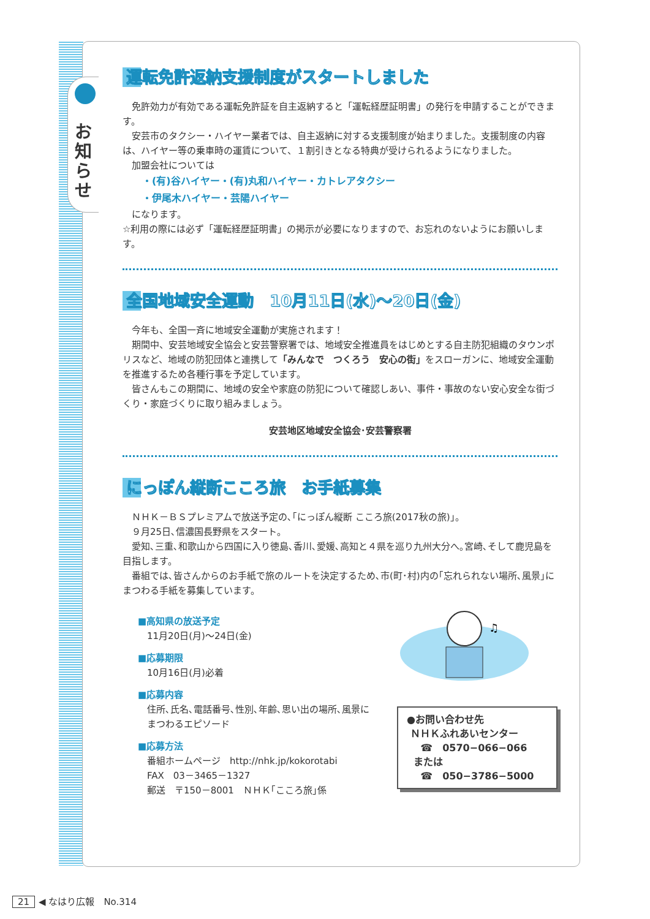お
知
ら
せ
運転免許返納支援制度がスタートしました
免許効力が有効である運転免許証を自主返納すると「運転経歴証明書」の発行を申請することができます。
安芸市のタクシー・ハイヤー業者では、自主返納に対する支援制度が始まりました。支援制度の内容は、ハイヤー等の乗車時の運賃について、１割引きとなる特典が受けられるようになりました。
加盟会社については
・(有)谷ハイヤー・(有)丸和ハイヤー・カトレアタクシー
・伊尾木ハイヤー・芸陽ハイヤー
になります。
☆利用の際には必ず「運転経歴証明書」の掲示が必要になりますので、お忘れのないようにお願いします。
全国地域安全運動　10月11日(水)～20日(金)
今年も、全国一斉に地域安全運動が実施されます！
期間中、安芸地域安全協会と安芸警察署では、地域安全推進員をはじめとする自主防犯組織のタウンポリスなど、地域の防犯団体と連携して「みんなで　つくろう　安心の街」をスローガンに、地域安全運動を推進するため各種行事を予定しています。
皆さんもこの期間に、地域の安全や家庭の防犯について確認しあい、事件・事故のない安心安全な街づくり・家庭づくりに取り組みましょう。
安芸地区地域安全協会･安芸警察署
にっぽん縦断こころ旅　お手紙募集
ＮＨＫ－ＢＳプレミアムで放送予定の､｢にっぽん縦断 こころ旅(2017秋の旅)｣。
９月25日､信濃国長野県をスタート。
愛知､三重､和歌山から四国に入り徳島､香川､愛媛､高知と４県を巡り九州大分へ｡宮崎､そして鹿児島を目指します。
番組では､皆さんからのお手紙で旅のルートを決定するため､市(町･村)内の｢忘れられない場所､風景｣にまつわる手紙を募集しています。
■高知県の放送予定
11月20日(月)～24日(金)
■応募期限
10月16日(月)必着
■応募内容
住所､氏名､電話番号､性別､年齢､思い出の場所､風景にまつわるエピソード
■応募方法
番組ホームページ　http://nhk.jp/kokorotabi
FAX　03－3465－1327
郵送　〒150－8001　ＮＨＫ｢こころ旅｣係
♫
●お問い合わせ先
ＮＨＫふれあいセンター
☎　0570−066−066
または
☎　050−3786−5000
21 ◀ なはり広報　No.314